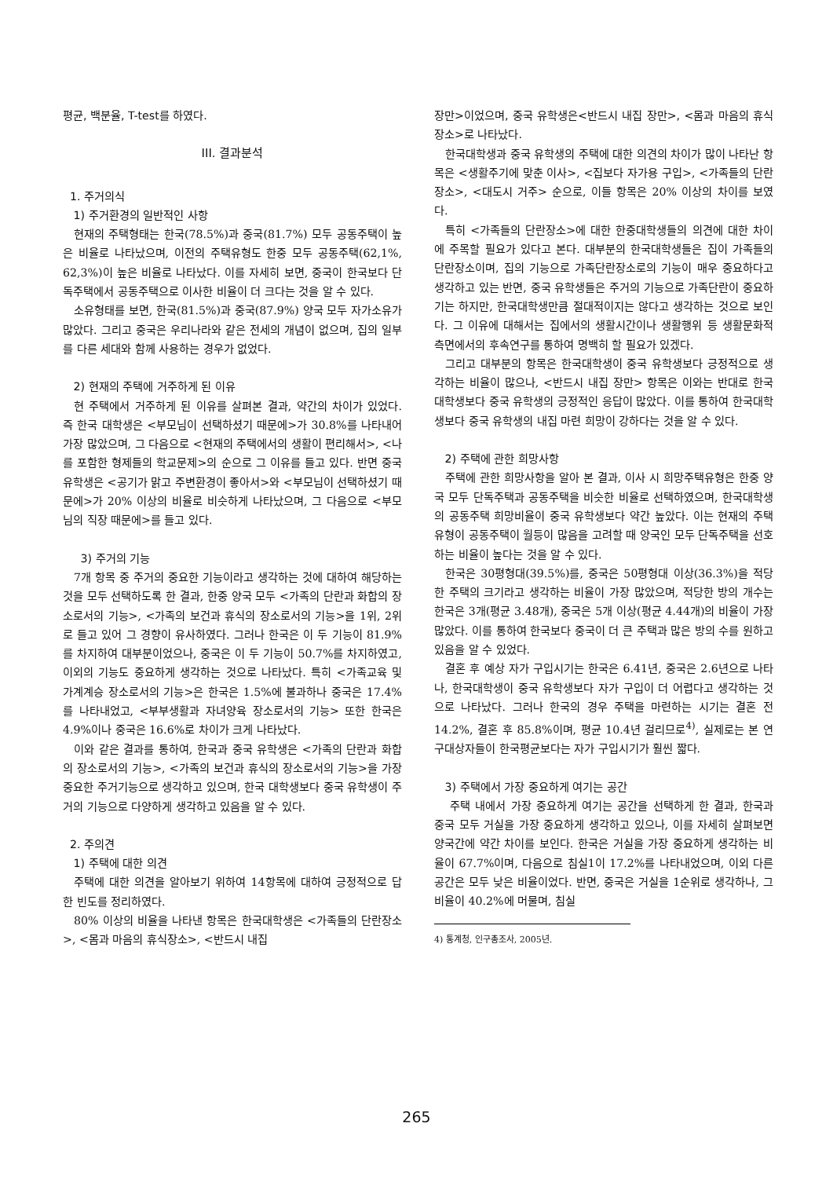평균, 백분율, T-test를 하였다.
III. 결과분석
1. 주거의식
1) 주거환경의 일반적인 사항
현재의 주택형태는 한국(78.5%)과 중국(81.7%) 모두 공동주택이 높은 비율로 나타났으며, 이전의 주택유형도 한중 모두 공동주택(62,1%, 62,3%)이 높은 비율로 나타났다. 이를 자세히 보면, 중국이 한국보다 단독주택에서 공동주택으로 이사한 비율이 더 크다는 것을 알 수 있다.
소유형태를 보면, 한국(81.5%)과 중국(87.9%) 양국 모두 자가소유가 많았다. 그리고 중국은 우리나라와 같은 전세의 개념이 없으며, 집의 일부를 다른 세대와 함께 사용하는 경우가 없었다.
2) 현재의 주택에 거주하게 된 이유
현 주택에서 거주하게 된 이유를 살펴본 결과, 약간의 차이가 있었다. 즉 한국 대학생은 <부모님이 선택하셨기 때문에>가 30.8%를 나타내어 가장 많았으며, 그 다음으로 <현재의 주택에서의 생활이 편리해서>, <나를 포함한 형제들의 학교문제>의 순으로 그 이유를 들고 있다. 반면 중국 유학생은 <공기가 맑고 주변환경이 좋아서>와 <부모님이 선택하셨기 때문에>가 20% 이상의 비율로 비슷하게 나타났으며, 그 다음으로 <부모님의 직장 때문에>를 들고 있다.
3) 주거의 기능
7개 항목 중 주거의 중요한 기능이라고 생각하는 것에 대하여 해당하는 것을 모두 선택하도록 한 결과, 한중 양국 모두 <가족의 단란과 화합의 장소로서의 기능>, <가족의 보건과 휴식의 장소로서의 기능>을 1위, 2위로 들고 있어 그 경향이 유사하였다. 그러나 한국은 이 두 기능이 81.9%를 차지하여 대부분이었으나, 중국은 이 두 기능이 50.7%를 차지하였고, 이외의 기능도 중요하게 생각하는 것으로 나타났다. 특히 <가족교육 및 가계계승 장소로서의 기능>은 한국은 1.5%에 불과하나 중국은 17.4%를 나타내었고, <부부생활과 자녀양육 장소로서의 기능> 또한 한국은 4.9%이나 중국은 16.6%로 차이가 크게 나타났다.
이와 같은 결과를 통하여, 한국과 중국 유학생은 <가족의 단란과 화합의 장소로서의 기능>, <가족의 보건과 휴식의 장소로서의 기능>을 가장 중요한 주거기능으로 생각하고 있으며, 한국 대학생보다 중국 유학생이 주거의 기능으로 다양하게 생각하고 있음을 알 수 있다.
2. 주의견
1) 주택에 대한 의견
주택에 대한 의견을 알아보기 위하여 14항목에 대하여 긍정적으로 답한 빈도를 정리하였다.
80% 이상의 비율을 나타낸 항목은 한국대학생은 <가족들의 단란장소>, <몸과 마음의 휴식장소>, <반드시 내집
장만>이었으며, 중국 유학생은<반드시 내집 장만>, <몸과 마음의 휴식장소>로 나타났다.
한국대학생과 중국 유학생의 주택에 대한 의견의 차이가 많이 나타난 항목은 <생활주기에 맞춘 이사>, <집보다 자가용 구입>, <가족들의 단란장소>, <대도시 거주> 순으로, 이들 항목은 20% 이상의 차이를 보였다.
특히 <가족들의 단란장소>에 대한 한중대학생들의 의견에 대한 차이에 주목할 필요가 있다고 본다. 대부분의 한국대학생들은 집이 가족들의 단란장소이며, 집의 기능으로 가족단란장소로의 기능이 매우 중요하다고 생각하고 있는 반면, 중국 유학생들은 주거의 기능으로 가족단란이 중요하기는 하지만, 한국대학생만큼 절대적이지는 않다고 생각하는 것으로 보인다. 그 이유에 대해서는 집에서의 생활시간이나 생활행위 등 생활문화적 측면에서의 후속연구를 통하여 명백히 할 필요가 있겠다.
그리고 대부분의 항목은 한국대학생이 중국 유학생보다 긍정적으로 생각하는 비율이 많으나, <반드시 내집 장만> 항목은 이와는 반대로 한국대학생보다 중국 유학생의 긍정적인 응답이 많았다. 이를 통하여 한국대학생보다 중국 유학생의 내집 마련 희망이 강하다는 것을 알 수 있다.
2) 주택에 관한 희망사항
주택에 관한 희망사항을 알아 본 결과, 이사 시 희망주택유형은 한중 양국 모두 단독주택과 공동주택을 비슷한 비율로 선택하였으며, 한국대학생의 공동주택 희망비율이 중국 유학생보다 약간 높았다. 이는 현재의 주택유형이 공동주택이 월등이 많음을 고려할 때 양국인 모두 단독주택을 선호하는 비율이 높다는 것을 알 수 있다.
한국은 30평형대(39.5%)를, 중국은 50평형대 이상(36.3%)을 적당한 주택의 크기라고 생각하는 비율이 가장 많았으며, 적당한 방의 개수는 한국은 3개(평균 3.48개), 중국은 5개 이상(평균 4.44개)의 비율이 가장 많았다. 이를 통하여 한국보다 중국이 더 큰 주택과 많은 방의 수를 원하고 있음을 알 수 있었다.
결혼 후 예상 자가 구입시기는 한국은 6.41년, 중국은 2.6년으로 나타나, 한국대학생이 중국 유학생보다 자가 구입이 더 어렵다고 생각하는 것으로 나타났다. 그러나 한국의 경우 주택을 마련하는 시기는 결혼 전 14.2%, 결혼 후 85.8%이며, 평균 10.4년 걸리므로<sup>4)</sup>, 실제로는 본 연구대상자들이 한국평균보다는 자가 구입시기가 훨씬 짧다.
3) 주택에서 가장 중요하게 여기는 공간
주택 내에서 가장 중요하게 여기는 공간을 선택하게 한 결과, 한국과 중국 모두 거실을 가장 중요하게 생각하고 있으나, 이를 자세히 살펴보면 양국간에 약간 차이를 보인다. 한국은 거실을 가장 중요하게 생각하는 비율이 67.7%이며, 다음으로 침실1이 17.2%를 나타내었으며, 이외 다른 공간은 모두 낮은 비율이었다. 반면, 중국은 거실을 1순위로 생각하나, 그 비율이 40.2%에 머물며, 침실
4) 통계청, 인구총조사, 2005년.
265